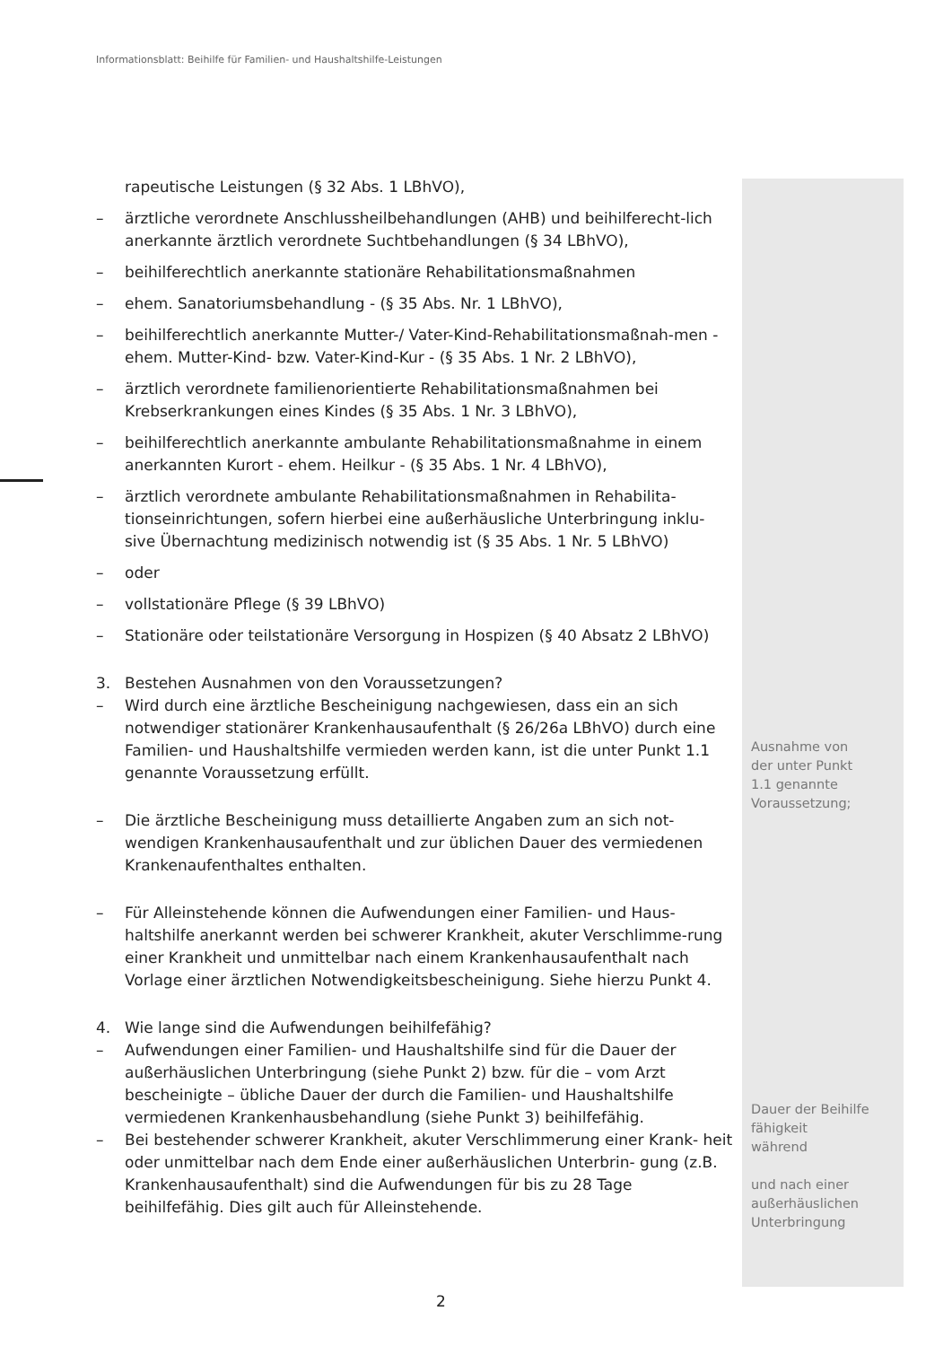Informationsblatt: Beihilfe für Familien- und Haushaltshilfe-Leistungen
rapeutische Leistungen (§ 32 Abs. 1 LBhVO),
– ärztliche verordnete Anschlussheilbehandlungen (AHB) und beihilferecht-lich anerkannte ärztlich verordnete Suchtbehandlungen (§ 34 LBhVO),
– beihilferechtlich anerkannte stationäre Rehabilitationsmaßnahmen
– ehem. Sanatoriumsbehandlung - (§ 35 Abs. Nr. 1 LBhVO),
– beihilferechtlich anerkannte Mutter-/ Vater-Kind-Rehabilitationsmaßnah-men - ehem. Mutter-Kind- bzw. Vater-Kind-Kur - (§ 35 Abs. 1 Nr. 2 LBhVO),
– ärztlich verordnete familienorientierte Rehabilitationsmaßnahmen bei Krebserkrankungen eines Kindes (§ 35 Abs. 1 Nr. 3 LBhVO),
– beihilferechtlich anerkannte ambulante Rehabilitationsmaßnahme in einem anerkannten Kurort - ehem. Heilkur - (§ 35 Abs. 1 Nr. 4 LBhVO),
– ärztlich verordnete ambulante Rehabilitationsmaßnahmen in Rehabilita-tionseinrichtungen, sofern hierbei eine außerhäusliche Unterbringung inklu-sive Übernachtung medizinisch notwendig ist (§ 35 Abs. 1 Nr. 5 LBhVO)
– oder
– vollstationäre Pflege (§ 39 LBhVO)
– Stationäre oder teilstationäre Versorgung in Hospizen (§ 40 Absatz 2 LBhVO)
3. Bestehen Ausnahmen von den Voraussetzungen?
– Wird durch eine ärztliche Bescheinigung nachgewiesen, dass ein an sich notwendiger stationärer Krankenhausaufenthalt (§ 26/26a LBhVO) durch eine Familien- und Haushaltshilfe vermieden werden kann, ist die unter Punkt 1.1 genannte Voraussetzung erfüllt.
– Die ärztliche Bescheinigung muss detaillierte Angaben zum an sich not-wendigen Krankenhausaufenthalt und zur üblichen Dauer des vermiedenen Krankenaufenthaltes enthalten.
– Für Alleinstehende können die Aufwendungen einer Familien- und Haus-haltshilfe anerkannt werden bei schwerer Krankheit, akuter Verschlimme-rung einer Krankheit und unmittelbar nach einem Krankenhausaufenthalt nach Vorlage einer ärztlichen Notwendigkeitsbescheinigung. Siehe hierzu Punkt 4.
4. Wie lange sind die Aufwendungen beihilfefähig?
– Aufwendungen einer Familien- und Haushaltshilfe sind für die Dauer der außerhäuslichen Unterbringung (siehe Punkt 2) bzw. für die – vom Arzt bescheinigte – übliche Dauer der durch die Familien- und Haushaltshilfe vermiedenen Krankenhausbehandlung (siehe Punkt 3) beihilfefähig.
– Bei bestehender schwerer Krankheit, akuter Verschlimmerung einer Krank- heit oder unmittelbar nach dem Ende einer außerhäuslichen Unterbrin- gung (z.B. Krankenhausaufenthalt) sind die Aufwendungen für bis zu 28 Tage beihilfefähig. Dies gilt auch für Alleinstehende.
Ausnahme von
der unter Punkt
1.1 genannte
Voraussetzung;
Dauer der Beihilfe
fähigkeit
während
und nach einer
außerhäuslichen
Unterbringung
2